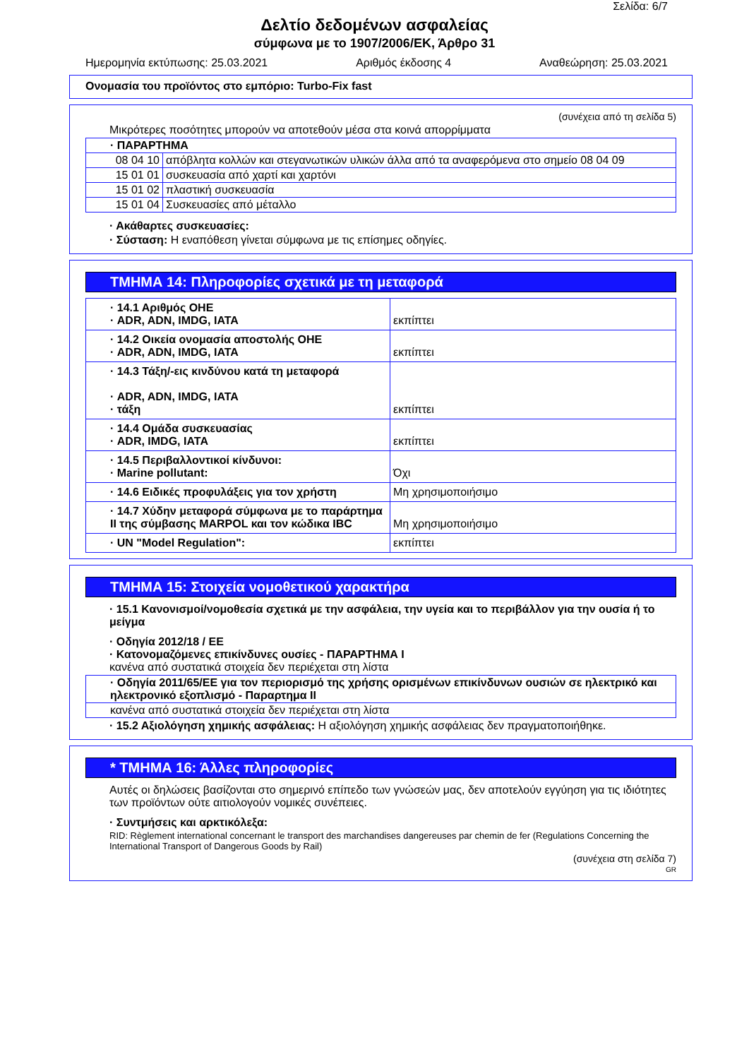Σελίδα: 6/7
Δελτίο δεδομένων ασφαλείας
σύμφωνα με το 1907/2006/ΕΚ, Άρθρο 31
Ημερομηνία εκτύπωσης: 25.03.2021 Αριθμός έκδοσης 4 Αναθεώρηση: 25.03.2021
Ονομασία του προϊόντος στο εμπόριο: Turbo-Fix fast
(συνέχεια από τη σελίδα 5)
Μικρότερες ποσότητες μπορούν να αποτεθούν μέσα στα κοινά απορρίμματα
| · ΠΑΡΑΡΤΗΜΑ | |
| 08 04 10 | απόβλητα κολλών και στεγανωτικών υλικών άλλα από τα αναφερόμενα στο σημείο 08 04 09 |
| 15 01 01 | συσκευασία από χαρτί και χαρτόνι |
| 15 01 02 | πλαστική συσκευασία |
| 15 01 04 | Συσκευασίες από μέταλλο |
· Ακάθαρτες συσκευασίες:
· Σύσταση: Η εναπόθεση γίνεται σύμφωνα με τις επίσημες οδηγίες.
ΤΜΗΜΑ 14: Πληροφορίες σχετικά με τη μεταφορά
| · 14.1 Αριθμός ΟΗΕ · ADR, ADN, IMDG, IATA | εκπίπτει |
| · 14.2 Οικεία ονομασία αποστολής ΟΗΕ · ADR, ADN, IMDG, IATA | εκπίπτει |
| · 14.3 Τάξη/-εις κινδύνου κατά τη μεταφορά · ADR, ADN, IMDG, IATA · τάξη | εκπίπτει |
| · 14.4 Ομάδα συσκευασίας · ADR, IMDG, IATA | εκπίπτει |
| · 14.5 Περιβαλλοντικοί κίνδυνοι: · Marine pollutant: | Όχι |
| · 14.6 Ειδικές προφυλάξεις για τον χρήστη | Μη χρησιμοποιήσιμο |
| · 14.7 Χύδην μεταφορά σύμφωνα με το παράρτημα II της σύμβασης MARPOL και τον κώδικα IBC | Μη χρησιμοποιήσιμο |
| · UN "Model Regulation": | εκπίπτει |
ΤΜΗΜΑ 15: Στοιχεία νομοθετικού χαρακτήρα
· 15.1 Κανονισμοί/νομοθεσία σχετικά με την ασφάλεια, την υγεία και το περιβάλλον για την ουσία ή το μείγμα
· Οδηγία 2012/18 / ΕΕ
· Κατονομαζόμενες επικίνδυνες ουσίες - ΠΑΡΑΡΤΗΜΑ I
κανένα από συστατικά στοιχεία δεν περιέχεται στη λίστα
| · Οδηγία 2011/65/ΕΕ για τον περιορισμό της χρήσης ορισμένων επικίνδυνων ουσιών σε ηλεκτρικό και ηλεκτρονικό εξοπλισμό - Παραρτημα II |
| κανένα από συστατικά στοιχεία δεν περιέχεται στη λίστα |
· 15.2 Αξιολόγηση χημικής ασφάλειας: Η αξιολόγηση χημικής ασφάλειας δεν πραγματοποιήθηκε.
* ΤΜΗΜΑ 16: Άλλες πληροφορίες
Αυτές οι δηλώσεις βασίζονται στο σημερινό επίπεδο των γνώσεών μας, δεν αποτελούν εγγύηση για τις ιδιότητες των προϊόντων ούτε αιτιολογούν νομικές συνέπειες.
· Συντμήσεις και αρκτικόλεξα:
RID: Règlement international concernant le transport des marchandises dangereuses par chemin de fer (Regulations Concerning the International Transport of Dangerous Goods by Rail)
(συνέχεια στη σελίδα 7)
GR